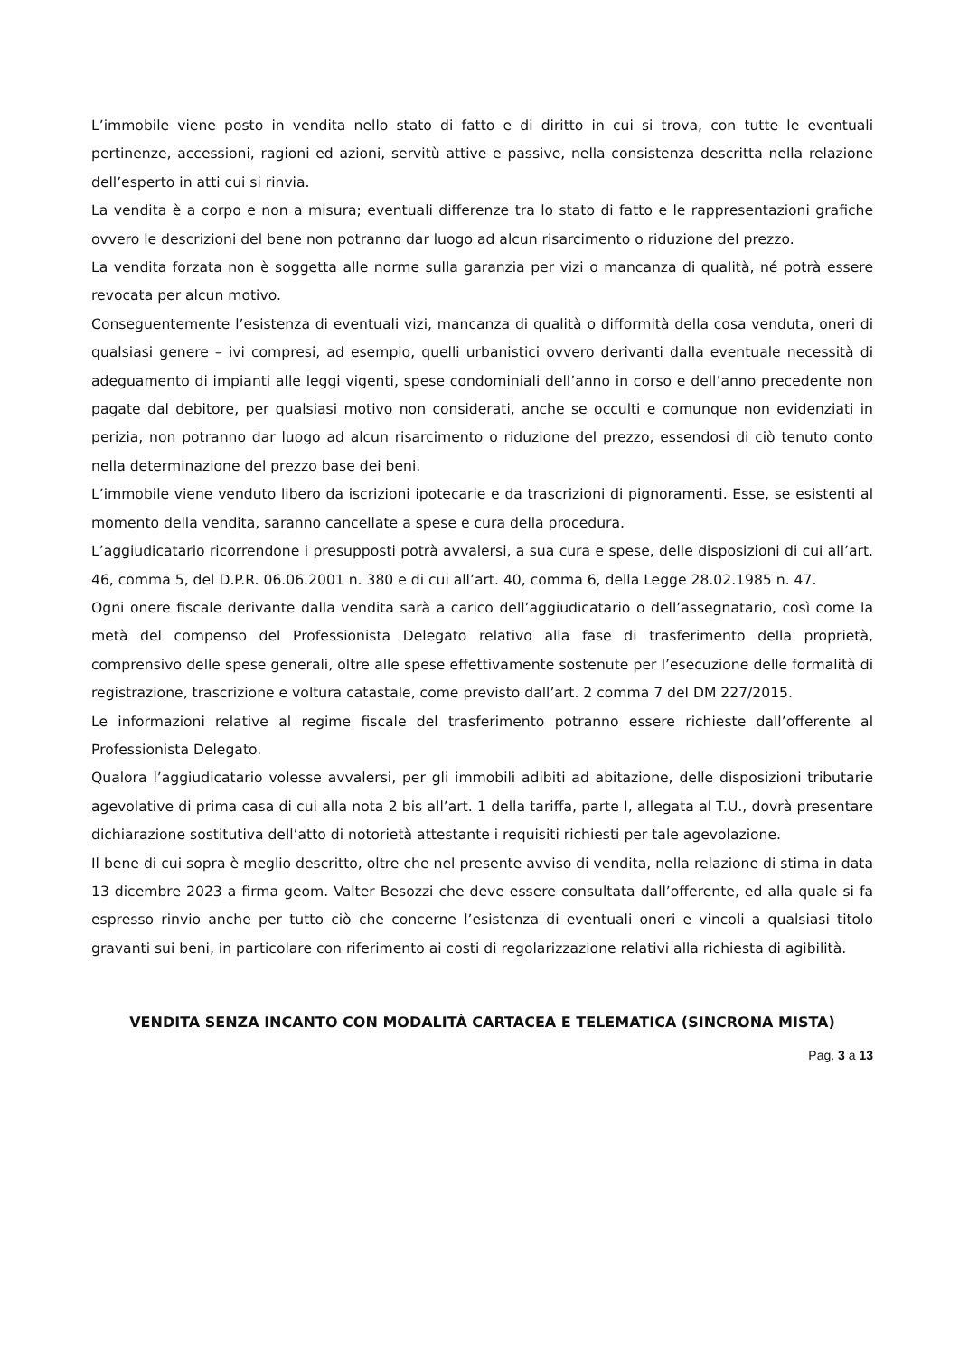L’immobile viene posto in vendita nello stato di fatto e di diritto in cui si trova, con tutte le eventuali pertinenze, accessioni, ragioni ed azioni, servitù attive e passive, nella consistenza descritta nella relazione dell’esperto in atti cui si rinvia.
La vendita è a corpo e non a misura; eventuali differenze tra lo stato di fatto e le rappresentazioni grafiche ovvero le descrizioni del bene non potranno dar luogo ad alcun risarcimento o riduzione del prezzo.
La vendita forzata non è soggetta alle norme sulla garanzia per vizi o mancanza di qualità, né potrà essere revocata per alcun motivo.
Conseguentemente l’esistenza di eventuali vizi, mancanza di qualità o difformità della cosa venduta, oneri di qualsiasi genere – ivi compresi, ad esempio, quelli urbanistici ovvero derivanti dalla eventuale necessità di adeguamento di impianti alle leggi vigenti, spese condominiali dell’anno in corso e dell’anno precedente non pagate dal debitore, per qualsiasi motivo non considerati, anche se occulti e comunque non evidenziati in perizia, non potranno dar luogo ad alcun risarcimento o riduzione del prezzo, essendosi di ciò tenuto conto nella determinazione del prezzo base dei beni.
L’immobile viene venduto libero da iscrizioni ipotecarie e da trascrizioni di pignoramenti. Esse, se esistenti al momento della vendita, saranno cancellate a spese e cura della procedura.
L’aggiudicatario ricorrendone i presupposti potrà avvalersi, a sua cura e spese, delle disposizioni di cui all’art. 46, comma 5, del D.P.R. 06.06.2001 n. 380 e di cui all’art. 40, comma 6, della Legge 28.02.1985 n. 47.
Ogni onere fiscale derivante dalla vendita sarà a carico dell’aggiudicatario o dell’assegnatario, così come la metà del compenso del Professionista Delegato relativo alla fase di trasferimento della proprietà, comprensivo delle spese generali, oltre alle spese effettivamente sostenute per l’esecuzione delle formalità di registrazione, trascrizione e voltura catastale, come previsto dall’art. 2 comma 7 del DM 227/2015.
Le informazioni relative al regime fiscale del trasferimento potranno essere richieste dall’offerente al Professionista Delegato.
Qualora l’aggiudicatario volesse avvalersi, per gli immobili adibiti ad abitazione, delle disposizioni tributarie agevolative di prima casa di cui alla nota 2 bis all’art. 1 della tariffa, parte I, allegata al T.U., dovrà presentare dichiarazione sostitutiva dell’atto di notorietà attestante i requisiti richiesti per tale agevolazione.
Il bene di cui sopra è meglio descritto, oltre che nel presente avviso di vendita, nella relazione di stima in data 13 dicembre 2023 a firma geom. Valter Besozzi che deve essere consultata dall’offerente, ed alla quale si fa espresso rinvio anche per tutto ciò che concerne l’esistenza di eventuali oneri e vincoli a qualsiasi titolo gravanti sui beni, in particolare con riferimento ai costi di regolarizzazione relativi alla richiesta di agibilità.
VENDITA SENZA INCANTO CON MODALITÀ CARTACEA E TELEMATICA (SINCRONA MISTA)
Pag. 3 a 13